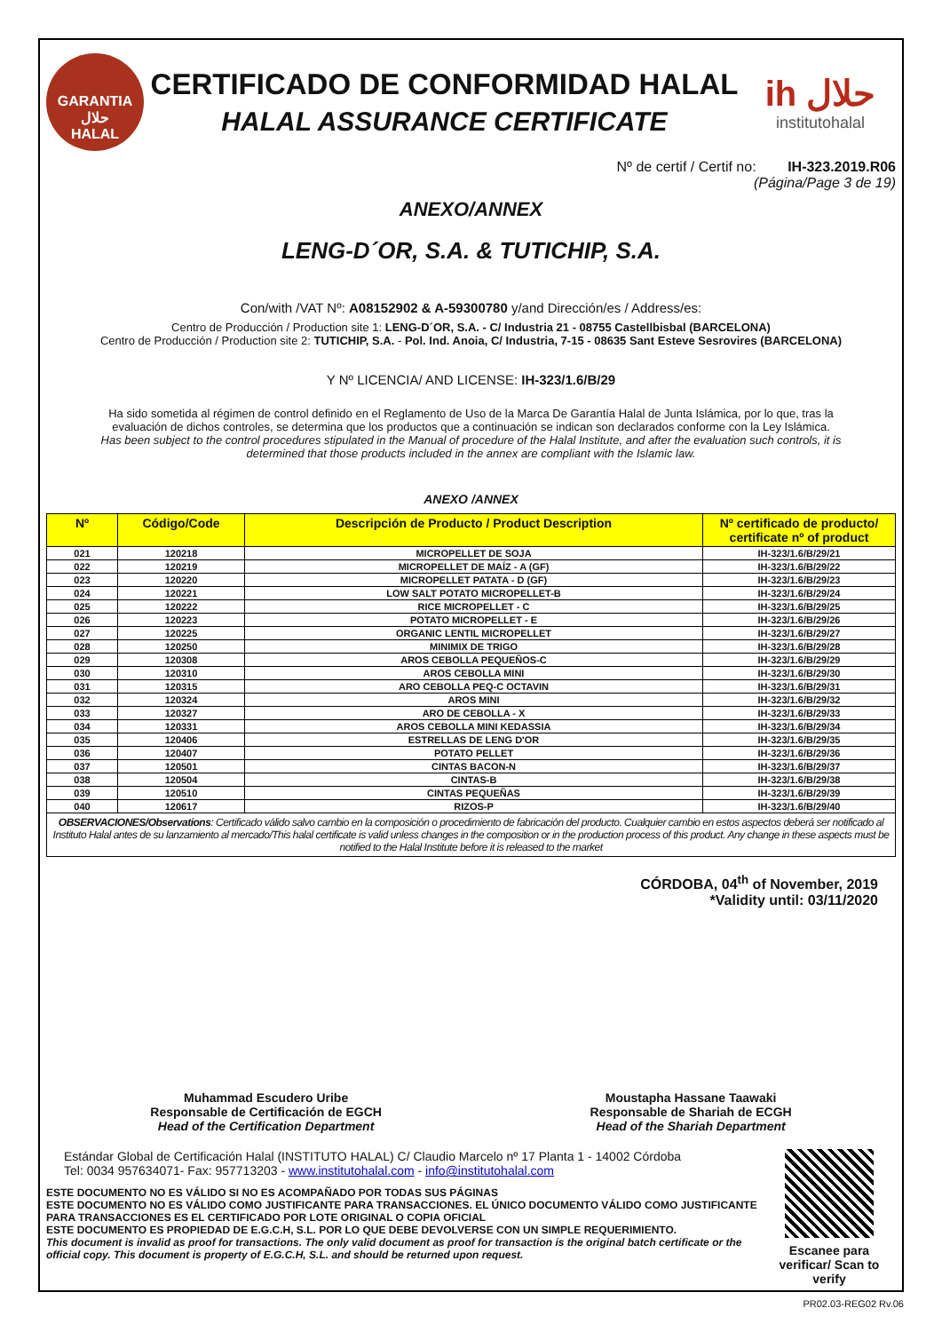GARANTIA
حلال
HALAL
CERTIFICADO DE CONFORMIDAD HALAL
HALAL ASSURANCE CERTIFICATE
ih حلال
institutohalal
Nº de certif / Certif no: IH-323.2019.R06
(Página/Page 3 de 19)
ANEXO/ANNEX
LENG-D´OR, S.A. & TUTICHIP, S.A.
Con/with /VAT Nº: A08152902 & A-59300780 y/and Dirección/es / Address/es:
Centro de Producción / Production site 1: LENG-D´OR, S.A. - C/ Industria 21 - 08755 Castellbisbal (BARCELONA)
Centro de Producción / Production site 2: TUTICHIP, S.A. - Pol. Ind. Anoia, C/ Industria, 7-15 - 08635 Sant Esteve Sesrovires (BARCELONA)
Y Nº LICENCIA/ AND LICENSE: IH-323/1.6/B/29
Ha sido sometida al régimen de control definido en el Reglamento de Uso de la Marca De Garantía Halal de Junta Islámica, por lo que, tras la evaluación de dichos controles, se determina que los productos que a continuación se indican son declarados conforme con la Ley Islámica.
Has been subject to the control procedures stipulated in the Manual of procedure of the Halal Institute, and after the evaluation such controls, it is determined that those products included in the annex are compliant with the Islamic law.
ANEXO /ANNEX
| Nº | Código/Code | Descripción de Producto / Product Description | Nº certificado de producto/ certificate nº of product |
| --- | --- | --- | --- |
| 021 | 120218 | MICROPELLET DE SOJA | IH-323/1.6/B/29/21 |
| 022 | 120219 | MICROPELLET DE MAÍZ - A (GF) | IH-323/1.6/B/29/22 |
| 023 | 120220 | MICROPELLET PATATA - D (GF) | IH-323/1.6/B/29/23 |
| 024 | 120221 | LOW SALT POTATO MICROPELLET-B | IH-323/1.6/B/29/24 |
| 025 | 120222 | RICE MICROPELLET - C | IH-323/1.6/B/29/25 |
| 026 | 120223 | POTATO MICROPELLET - E | IH-323/1.6/B/29/26 |
| 027 | 120225 | ORGANIC LENTIL MICROPELLET | IH-323/1.6/B/29/27 |
| 028 | 120250 | MINIMIX DE TRIGO | IH-323/1.6/B/29/28 |
| 029 | 120308 | AROS CEBOLLA PEQUEÑOS-C | IH-323/1.6/B/29/29 |
| 030 | 120310 | AROS CEBOLLA MINI | IH-323/1.6/B/29/30 |
| 031 | 120315 | ARO CEBOLLA PEQ-C OCTAVIN | IH-323/1.6/B/29/31 |
| 032 | 120324 | AROS MINI | IH-323/1.6/B/29/32 |
| 033 | 120327 | ARO DE CEBOLLA - X | IH-323/1.6/B/29/33 |
| 034 | 120331 | AROS CEBOLLA MINI KEDASSIA | IH-323/1.6/B/29/34 |
| 035 | 120406 | ESTRELLAS DE LENG D'OR | IH-323/1.6/B/29/35 |
| 036 | 120407 | POTATO PELLET | IH-323/1.6/B/29/36 |
| 037 | 120501 | CINTAS BACON-N | IH-323/1.6/B/29/37 |
| 038 | 120504 | CINTAS-B | IH-323/1.6/B/29/38 |
| 039 | 120510 | CINTAS PEQUEÑAS | IH-323/1.6/B/29/39 |
| 040 | 120617 | RIZOS-P | IH-323/1.6/B/29/40 |
OBSERVACIONES/Observations: Certificado válido salvo cambio en la composición o procedimiento de fabricación del producto. Cualquier cambio en estos aspectos deberá ser notificado al Instituto Halal antes de su lanzamiento al mercado/This halal certificate is valid unless changes in the composition or in the production process of this product. Any change in these aspects must be notified to the Halal Institute before it is released to the market
CÓRDOBA, 04<sup>th</sup> of November, 2019
*Validity until: 03/11/2020
Muhammad Escudero Uribe
Responsable de Certificación de EGCH
Head of the Certification Department
Moustapha Hassane Taawaki
Responsable de Shariah de ECGH
Head of the Shariah Department
Estándar Global de Certificación Halal (INSTITUTO HALAL) C/ Claudio Marcelo nº 17 Planta 1 - 14002 Córdoba
Tel: 0034 957634071- Fax: 957713203 - www.institutohalal.com - info@institutohalal.com
ESTE DOCUMENTO NO ES VÁLIDO SI NO ES ACOMPAÑADO POR TODAS SUS PÁGINAS
ESTE DOCUMENTO NO ES VÁLIDO COMO JUSTIFICANTE PARA TRANSACCIONES. EL ÚNICO DOCUMENTO VÁLIDO COMO JUSTIFICANTE PARA TRANSACCIONES ES EL CERTIFICADO POR LOTE ORIGINAL O COPIA OFICIAL
ESTE DOCUMENTO ES PROPIEDAD DE E.G.C.H, S.L. POR LO QUE DEBE DEVOLVERSE CON UN SIMPLE REQUERIMIENTO.
This document is invalid as proof for transactions. The only valid document as proof for transaction is the original batch certificate or the official copy. This document is property of E.G.C.H, S.L. and should be returned upon request.
Escanee para verificar/ Scan to verify
PR02.03-REG02 Rv.06